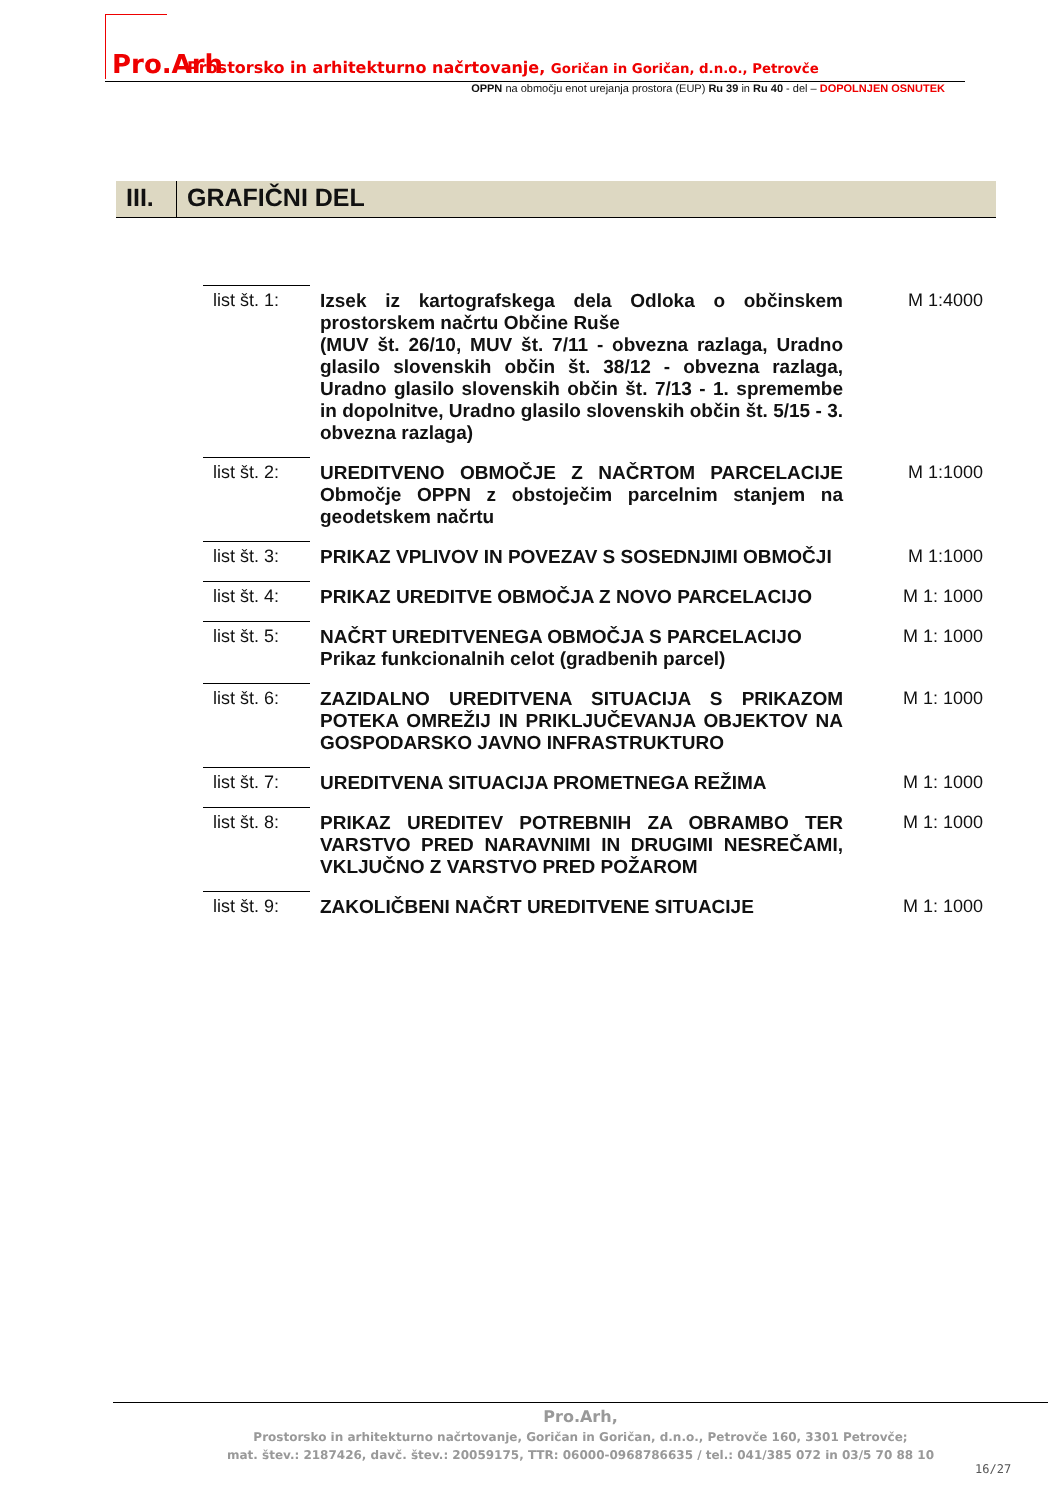Pro.Arh Prostorsko in arhitekturno načrtovanje, Goričan in Goričan, d.n.o., Petrovče
OPPN na območju enot urejanja prostora (EUP) Ru 39 in Ru 40 - del – DOPOLNJEN OSNUTEK
III.
GRAFIČNI DEL
| list št. 1: | Izsek iz kartografskega dela Odloka o občinskem prostorskem načrtu Občine Ruše (MUV št. 26/10, MUV št. 7/11 - obvezna razlaga, Uradno glasilo slovenskih občin št. 38/12 - obvezna razlaga, Uradno glasilo slovenskih občin št. 7/13 - 1. spremembe in dopolnitve, Uradno glasilo slovenskih občin št. 5/15 - 3. obvezna razlaga) | M 1:4000 |
| list št. 2: | UREDITVENO OBMOČJE Z NAČRTOM PARCELACIJE Območje OPPN z obstoječim parcelnim stanjem na geodetskem načrtu | M 1:1000 |
| list št. 3: | PRIKAZ VPLIVOV IN POVEZAV S SOSEDNJIMI OBMOČJI | M 1:1000 |
| list št. 4: | PRIKAZ UREDITVE OBMOČJA Z NOVO PARCELACIJO | M 1: 1000 |
| list št. 5: | NAČRT UREDITVENEGA OBMOČJA S PARCELACIJO Prikaz funkcionalnih celot (gradbenih parcel) | M 1: 1000 |
| list št. 6: | ZAZIDALNO UREDITVENA SITUACIJA S PRIKAZOM POTEKA OMREŽIJ IN PRIKLJUČEVANJA OBJEKTOV NA GOSPODARSKO JAVNO INFRASTRUKTURO | M 1: 1000 |
| list št. 7: | UREDITVENA SITUACIJA PROMETNEGA REŽIMA | M 1: 1000 |
| list št. 8: | PRIKAZ UREDITEV POTREBNIH ZA OBRAMBO TER VARSTVO PRED NARAVNIMI IN DRUGIMI NESREČAMI, VKLJUČNO Z VARSTVO PRED POŽAROM | M 1: 1000 |
| list št. 9: | ZAKOLIČBENI NAČRT UREDITVENE SITUACIJE | M 1: 1000 |
Pro.Arh,
Prostorsko in arhitekturno načrtovanje, Goričan in Goričan, d.n.o., Petrovče 160, 3301 Petrovče;
mat. štev.: 2187426, davč. štev.: 20059175, TTR: 06000-0968786635 / tel.: 041/385 072 in 03/5 70 88 10
16/27